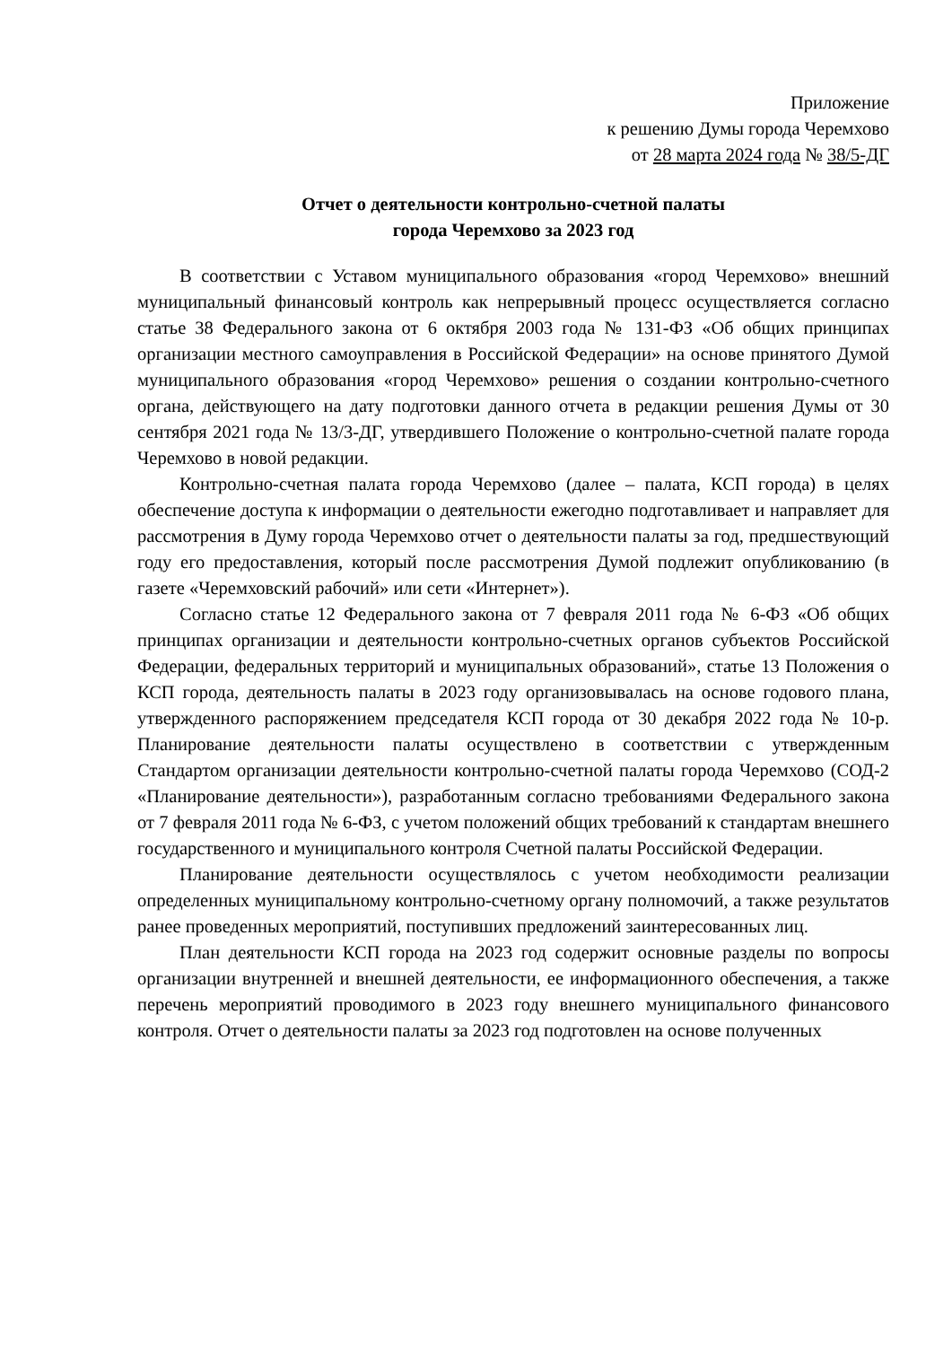Приложение
к решению Думы города Черемхово
от 28 марта 2024 года № 38/5-ДГ
Отчет о деятельности контрольно-счетной палаты
города Черемхово за 2023 год
В соответствии с Уставом муниципального образования «город Черемхово» внешний муниципальный финансовый контроль как непрерывный процесс осуществляется согласно статье 38 Федерального закона от 6 октября 2003 года № 131-ФЗ «Об общих принципах организации местного самоуправления в Российской Федерации» на основе принятого Думой муниципального образования «город Черемхово» решения о создании контрольно-счетного органа, действующего на дату подготовки данного отчета в редакции решения Думы от 30 сентября 2021 года № 13/3-ДГ, утвердившего Положение о контрольно-счетной палате города Черемхово в новой редакции.
Контрольно-счетная палата города Черемхово (далее – палата, КСП города) в целях обеспечение доступа к информации о деятельности ежегодно подготавливает и направляет для рассмотрения в Думу города Черемхово отчет о деятельности палаты за год, предшествующий году его предоставления, который после рассмотрения Думой подлежит опубликованию (в газете «Черемховский рабочий» или сети «Интернет»).
Согласно статье 12 Федерального закона от 7 февраля 2011 года № 6-ФЗ «Об общих принципах организации и деятельности контрольно-счетных органов субъектов Российской Федерации, федеральных территорий и муниципальных образований», статье 13 Положения о КСП города, деятельность палаты в 2023 году организовывалась на основе годового плана, утвержденного распоряжением председателя КСП города от 30 декабря 2022 года № 10-р. Планирование деятельности палаты осуществлено в соответствии с утвержденным Стандартом организации деятельности контрольно-счетной палаты города Черемхово (СОД-2 «Планирование деятельности»), разработанным согласно требованиями Федерального закона от 7 февраля 2011 года № 6-ФЗ, с учетом положений общих требований к стандартам внешнего государственного и муниципального контроля Счетной палаты Российской Федерации.
Планирование деятельности осуществлялось с учетом необходимости реализации определенных муниципальному контрольно-счетному органу полномочий, а также результатов ранее проведенных мероприятий, поступивших предложений заинтересованных лиц.
План деятельности КСП города на 2023 год содержит основные разделы по вопросы организации внутренней и внешней деятельности, ее информационного обеспечения, а также перечень мероприятий проводимого в 2023 году внешнего муниципального финансового контроля. Отчет о деятельности палаты за 2023 год подготовлен на основе полученных